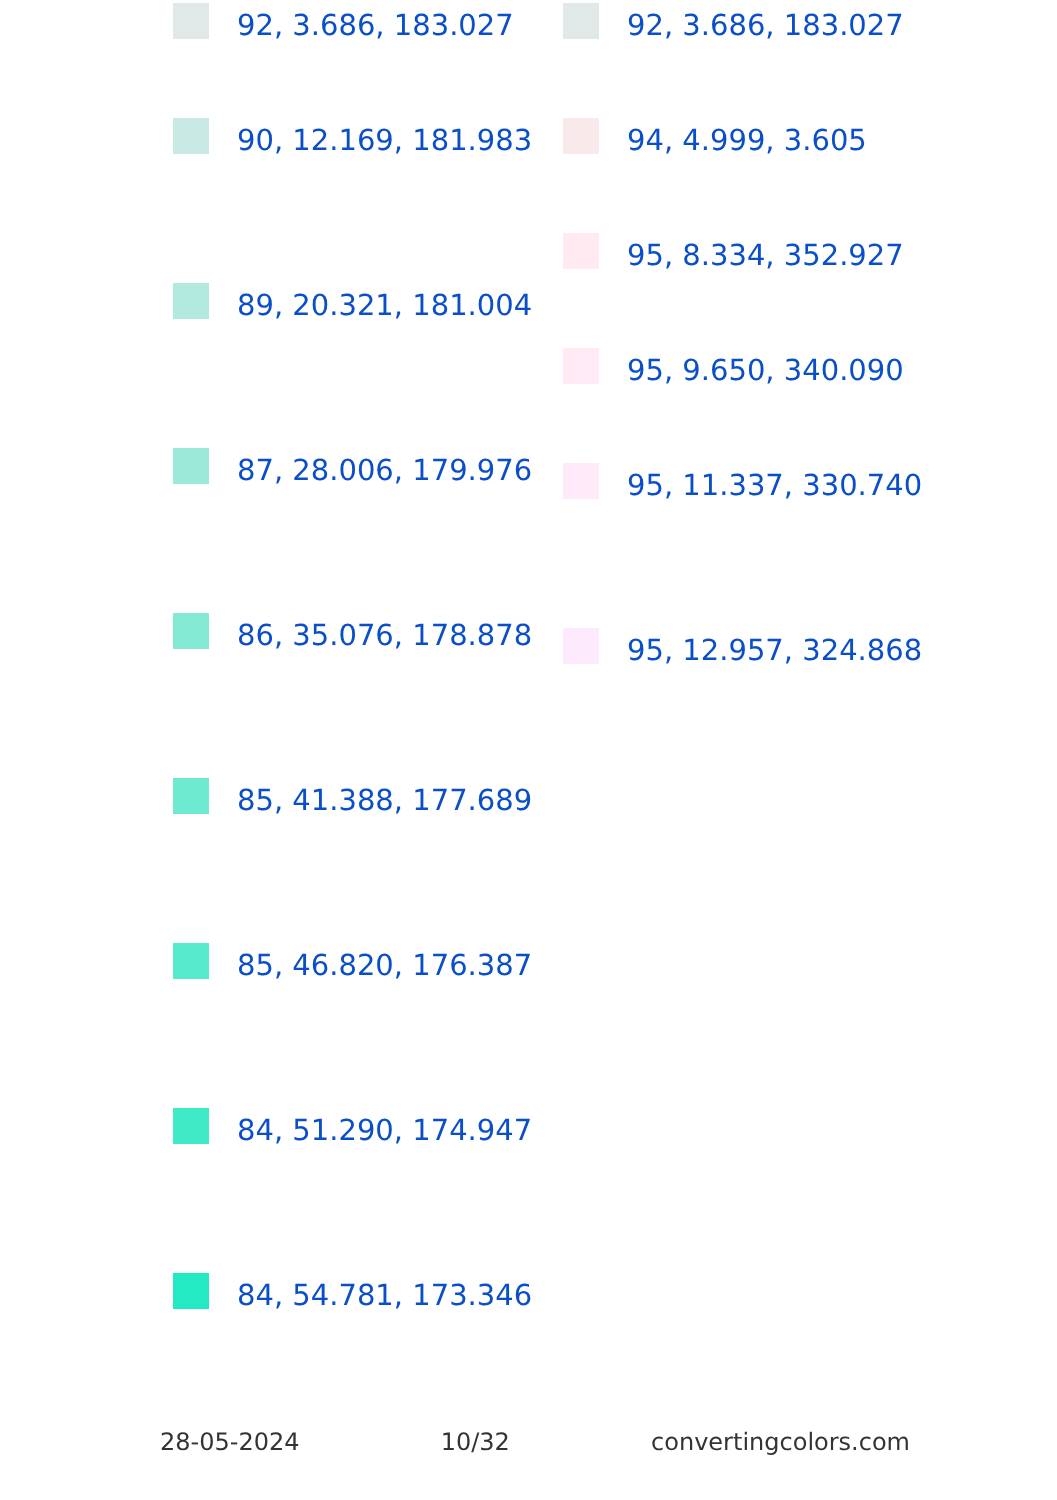92, 3.686, 183.027
90, 12.169, 181.983
89, 20.321, 181.004
87, 28.006, 179.976
86, 35.076, 178.878
85, 41.388, 177.689
85, 46.820, 176.387
84, 51.290, 174.947
84, 54.781, 173.346
92, 3.686, 183.027
94, 4.999, 3.605
95, 8.334, 352.927
95, 9.650, 340.090
95, 11.337, 330.740
95, 12.957, 324.868
28-05-2024 10/32 convertingcolors.com